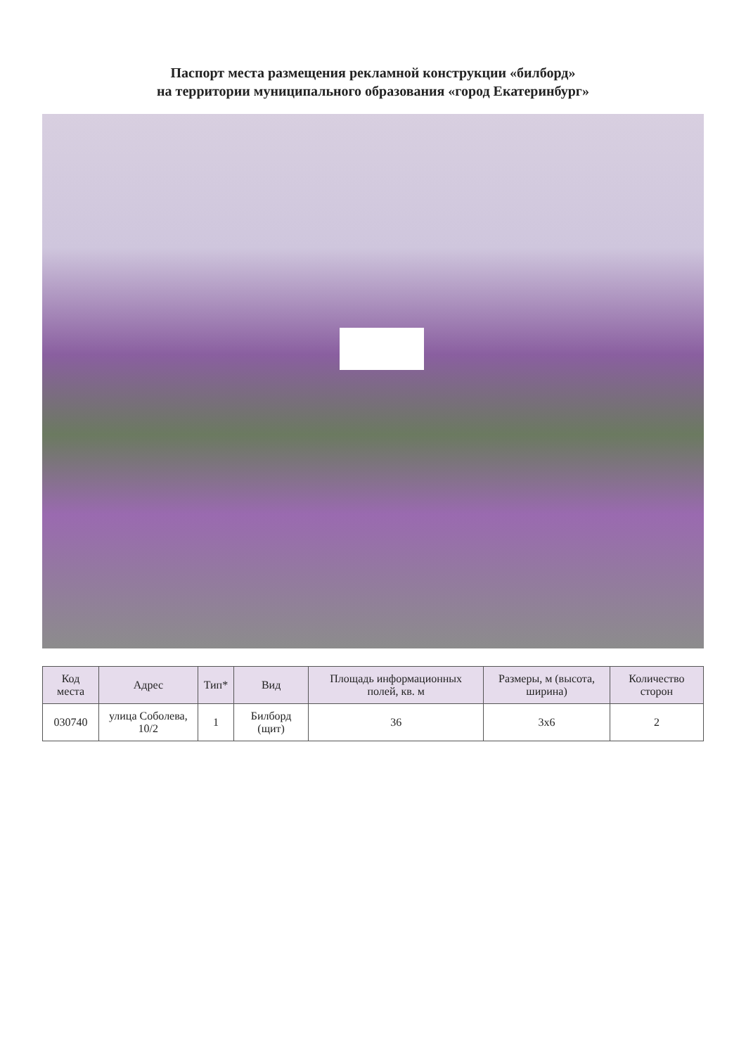Паспорт места размещения рекламной конструкции «билборд»
на территории муниципального образования «город Екатеринбург»
| Код места | Адрес | Тип* | Вид | Площадь информационных полей, кв. м | Размеры, м (высота, ширина) | Количество сторон |
| --- | --- | --- | --- | --- | --- | --- |
| 030740 | улица Соболева, 10/2 | 1 | Билборд (щит) | 36 | 3x6 | 2 |